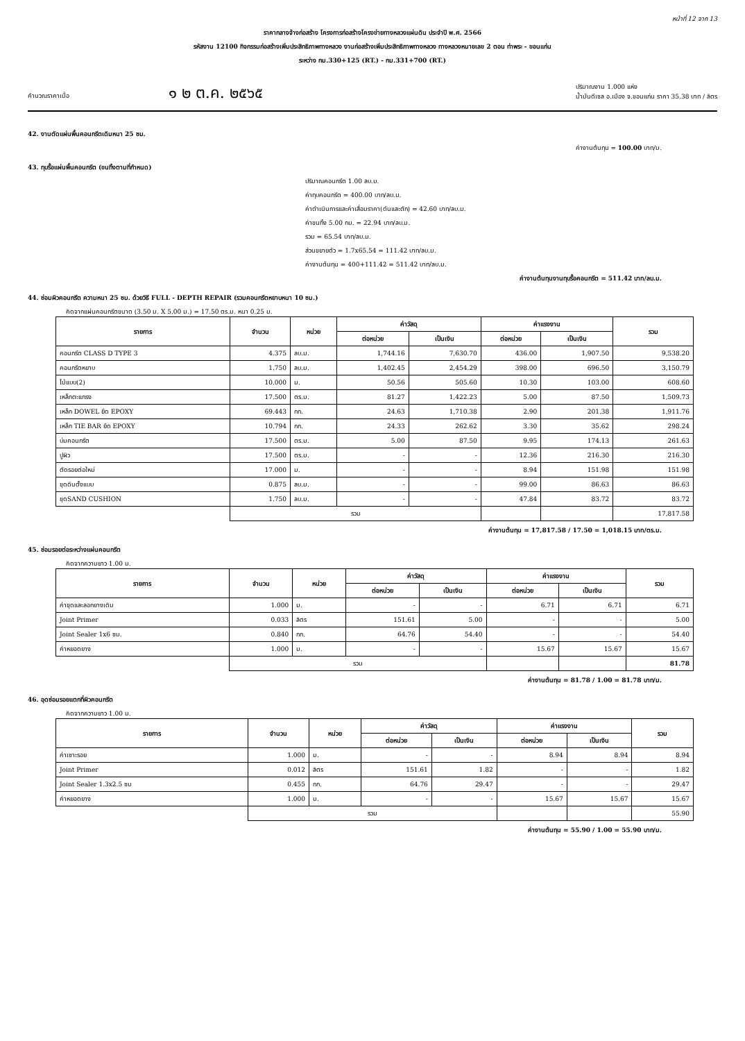หน้าที่ 12 จาก 13
ราคากลางจ้างก่อสร้าง โครงการก่อสร้างโครงข่ายทางหลวงแผ่นดิน ประจำปี พ.ศ. 2566
รหัสงาน 12100 กิจกรรมก่อสร้างเพิ่มประสิทธิภาพทางหลวง งานก่อสร้างเพิ่มประสิทธิภาพทางหลวง ทางหลวงหมายเลข 2 ตอน ท่าพระ - ขอนแก่น
ระหว่าง กม.330+125 (RT.) - กม.331+700 (RT.)
คำนวณราคาเมื่อ ๑ ๒ ต.ค. ๒๕๖๕ ปริมาณงาน 1.000 แห่ง
น้ำมันดีเซล อ.เมือง จ.ขอนแก่น ราคา 35.38 บาท / ลิตร
42. งานตัดแผ่นพื้นคอนกรีตเดิมหนา 25 ซม.
ค่างานต้นทุน = 100.00 บาท/ม.
43. ทุบรื้อแผ่นพื้นคอนกรีต (ขนทิ้งตามที่กำหนด)
ปริมาณคอนกรีต 1.00 ลบ.ม.
ค่าทุบคอนกรีต = 400.00 บาท/ลบ.ม.
ค่าดำเนินการและค่าเสื่อมราคา(ดันและตัก) = 42.60 บาท/ลบ.ม.
ค่าขนทิ้ง 5.00 กม. = 22.94 บาท/ลบ.ม.
รวม = 65.54 บาท/ลบ.ม.
ส่วนขยายตัว = 1.7x65.54 = 111.42 บาท/ลบ.ม.
ค่างานต้นทุน = 400+111.42 = 511.42 บาท/ลบ.ม.
ค่างานต้นทุนงานทุบรื้อคอนกรีต = 511.42 บาท/ลบ.ม.
44. ซ่อมผิวคอนกรีต ความหนา 25 ซม. ด้วยวิธี FULL - DEPTH REPAIR (รวมคอนกรีตหยาบหนา 10 ซม.)
คิดจากแผ่นคอนกรีตขนาด (3.50 ม. X 5.00 ม.) = 17.50 ตร.ม. หนา 0.25 ม.
| รายการ | จำนวน | หน่วย | ค่าวัสดุ | | ค่าแรงงาน | | รวม |
| --- | --- | --- | --- | --- | --- | --- | --- |
| | | | ต่อหน่วย | เป็นเงิน | ต่อหน่วย | เป็นเงิน | |
| คอนกรีต CLASS D TYPE 3 | 4.375 | ลบ.ม. | 1,744.16 | 7,630.70 | 436.00 | 1,907.50 | 9,538.20 |
| คอนกรีตหยาบ | 1.750 | ลบ.ม. | 1,402.45 | 2,454.29 | 398.00 | 696.50 | 3,150.79 |
| ไม้แบบ(2) | 10.000 | ม. | 50.56 | 505.60 | 10.30 | 103.00 | 608.60 |
| เหล็กตะแกรง | 17.500 | ตร.ม. | 81.27 | 1,422.23 | 5.00 | 87.50 | 1,509.73 |
| เหล็ก DOWEL ยึด EPOXY | 69.443 | กก. | 24.63 | 1,710.38 | 2.90 | 201.38 | 1,911.76 |
| เหล็ก TIE BAR ยึด EPOXY | 10.794 | กก. | 24.33 | 262.62 | 3.30 | 35.62 | 298.24 |
| บ่มคอนกรีต | 17.500 | ตร.ม. | 5.00 | 87.50 | 9.95 | 174.13 | 261.63 |
| ปูผิว | 17.500 | ตร.ม. | - | - | 12.36 | 216.30 | 216.30 |
| ตัดรอยต่อใหม่ | 17.000 | ม. | - | - | 8.94 | 151.98 | 151.98 |
| ขุดดินตั้งแบบ | 0.875 | ลบ.ม. | - | - | 99.00 | 86.63 | 86.63 |
| ขุดSAND CUSHION | 1.750 | ลบ.ม. | - | - | 47.84 | 83.72 | 83.72 |
| | รวม | | | | | | 17,817.58 |
ค่างานต้นทุน = 17,817.58 / 17.50 = 1,018.15 บาท/ตร.ม.
45. ซ่อมรอยต่อระหว่างแผ่นคอนกรีต
คิดจากความยาว 1.00 ม.
| รายการ | จำนวน | หน่วย | ค่าวัสดุ | | ค่าแรงงาน | | รวม |
| --- | --- | --- | --- | --- | --- | --- | --- |
| | | | ต่อหน่วย | เป็นเงิน | ต่อหน่วย | เป็นเงิน | |
| ค่าขุดและลอกยางเดิม | 1.000 | ม. | - | - | 6.71 | 6.71 | 6.71 |
| Joint Primer | 0.033 | ลิตร | 151.61 | 5.00 | - | - | 5.00 |
| Joint Sealer 1x6 ซม. | 0.840 | กก. | 64.76 | 54.40 | - | - | 54.40 |
| ค่าหยอดยาง | 1.000 | ม. | - | - | 15.67 | 15.67 | 15.67 |
| | รวม | | | | | | 81.78 |
ค่างานต้นทุน = 81.78 / 1.00 = 81.78 บาท/ม.
46. อุดซ่อมรอยแตกที่ผิวคอนกรีต
คิดจากความยาว 1.00 ม.
| รายการ | จำนวน | หน่วย | ค่าวัสดุ | | ค่าแรงงาน | | รวม |
| --- | --- | --- | --- | --- | --- | --- | --- |
| | | | ต่อหน่วย | เป็นเงิน | ต่อหน่วย | เป็นเงิน | |
| ค่าเซาะรอย | 1.000 | ม. | - | - | 8.94 | 8.94 | 8.94 |
| Joint Primer | 0.012 | ลิตร | 151.61 | 1.82 | - | - | 1.82 |
| Joint Sealer 1.3x2.5 ซม | 0.455 | กก. | 64.76 | 29.47 | - | - | 29.47 |
| ค่าหยอดยาง | 1.000 | ม. | - | - | 15.67 | 15.67 | 15.67 |
| | รวม | | | | | | 55.90 |
ค่างานต้นทุน = 55.90 / 1.00 = 55.90 บาท/ม.